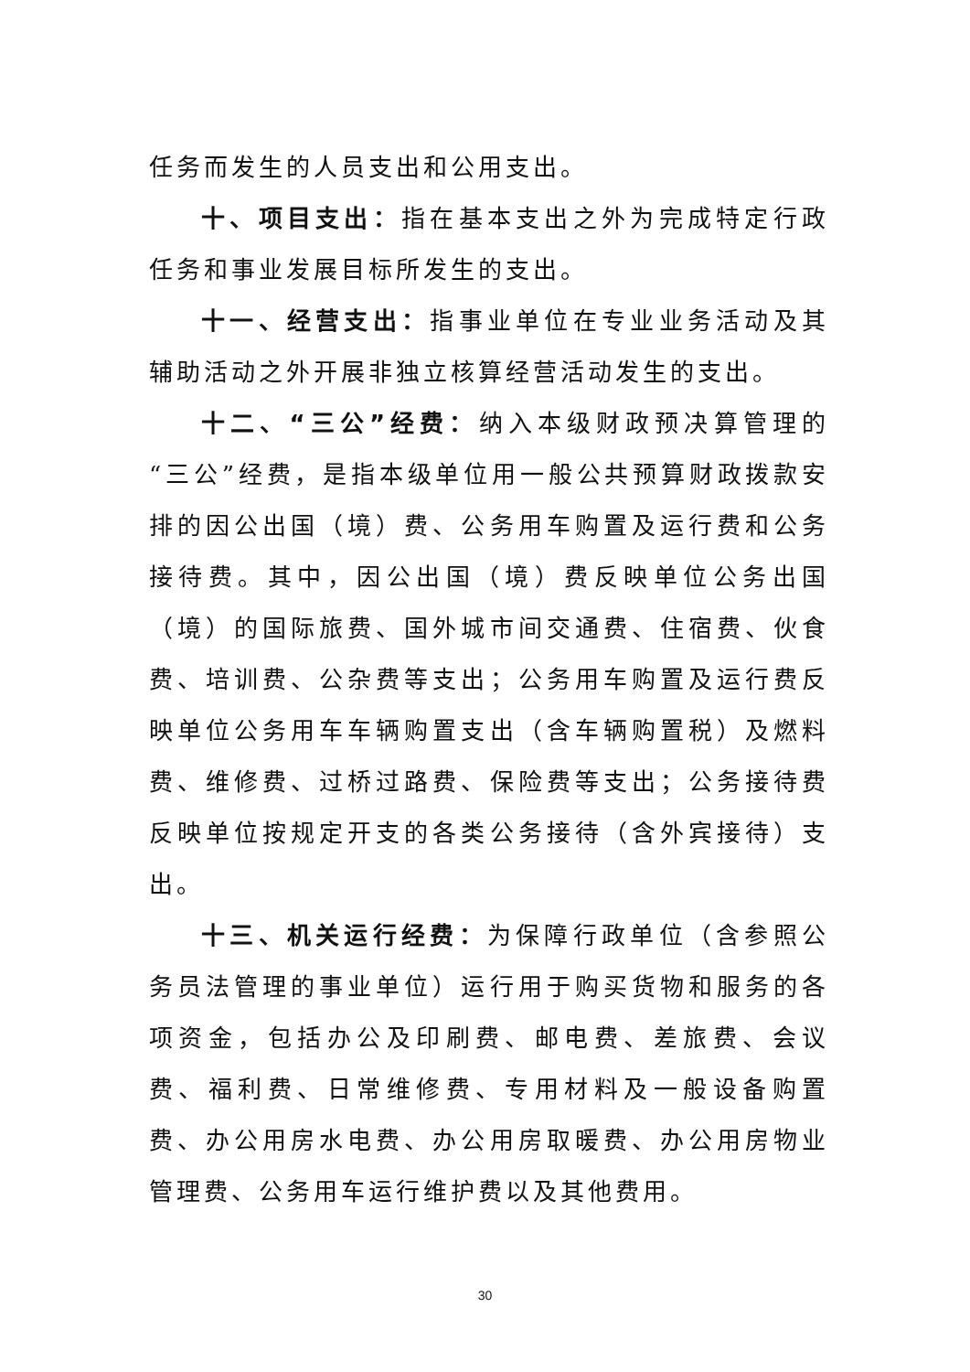任务而发生的人员支出和公用支出。
十、项目支出：指在基本支出之外为完成特定行政任务和事业发展目标所发生的支出。
十一、经营支出：指事业单位在专业业务活动及其辅助活动之外开展非独立核算经营活动发生的支出。
十二、“三公”经费：纳入本级财政预决算管理的“三公”经费，是指本级单位用一般公共预算财政拨款安排的因公出国（境）费、公务用车购置及运行费和公务接待费。其中，因公出国（境）费反映单位公务出国（境）的国际旅费、国外城市间交通费、住宿费、伙食费、培训费、公杂费等支出；公务用车购置及运行费反映单位公务用车车辆购置支出（含车辆购置税）及燃料费、维修费、过桥过路费、保险费等支出；公务接待费反映单位按规定开支的各类公务接待（含外宾接待）支出。
十三、机关运行经费：为保障行政单位（含参照公务员法管理的事业单位）运行用于购买货物和服务的各项资金，包括办公及印刷费、邮电费、差旅费、会议费、福利费、日常维修费、专用材料及一般设备购置费、办公用房水电费、办公用房取暖费、办公用房物业管理费、公务用车运行维护费以及其他费用。
30